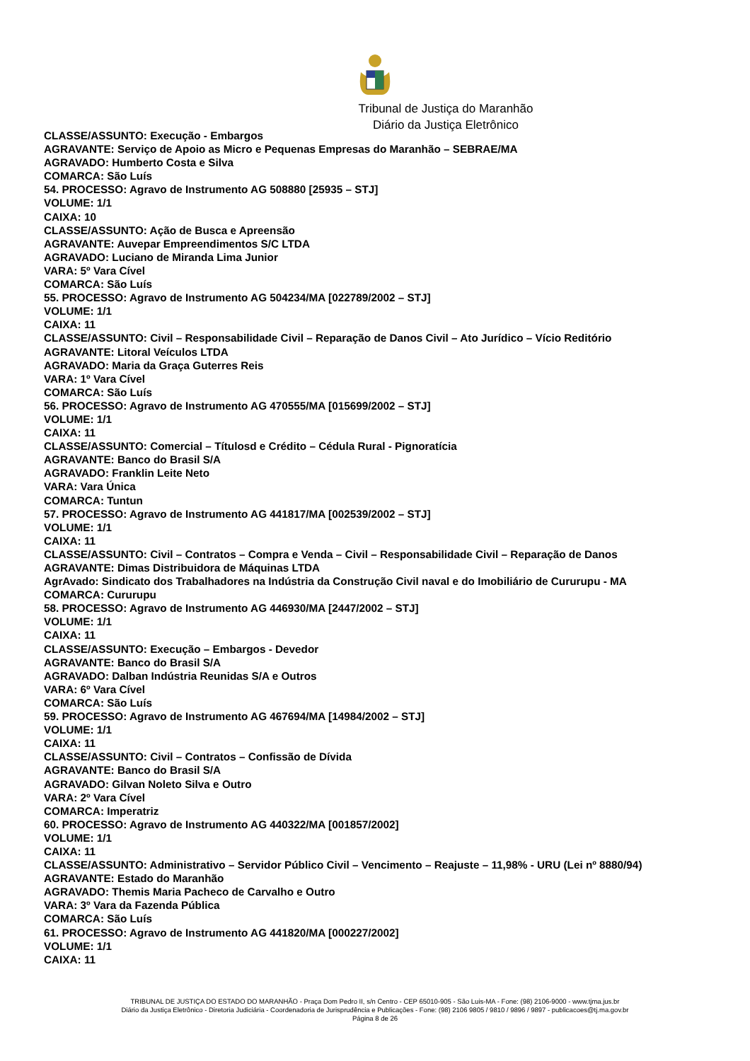Tribunal de Justiça do Maranhão
Diário da Justiça Eletrônico
CLASSE/ASSUNTO: Execução - Embargos
AGRAVANTE: Serviço de Apoio as Micro e Pequenas Empresas do Maranhão – SEBRAE/MA
AGRAVADO: Humberto Costa e Silva
COMARCA: São Luís
54. PROCESSO: Agravo de Instrumento AG 508880 [25935 – STJ]
VOLUME: 1/1
CAIXA: 10
CLASSE/ASSUNTO: Ação de Busca e Apreensão
AGRAVANTE: Auvepar Empreendimentos S/C LTDA
AGRAVADO: Luciano de Miranda Lima Junior
VARA: 5º Vara Cível
COMARCA: São Luís
55. PROCESSO: Agravo de Instrumento AG 504234/MA [022789/2002 – STJ]
VOLUME: 1/1
CAIXA: 11
CLASSE/ASSUNTO: Civil – Responsabilidade Civil – Reparação de Danos Civil – Ato Jurídico – Vício Reditório
AGRAVANTE: Litoral Veículos LTDA
AGRAVADO: Maria da Graça Guterres Reis
VARA: 1º Vara Cível
COMARCA: São Luís
56. PROCESSO: Agravo de Instrumento AG 470555/MA [015699/2002 – STJ]
VOLUME: 1/1
CAIXA: 11
CLASSE/ASSUNTO: Comercial – Títulosd e Crédito – Cédula Rural - Pignoratícia
AGRAVANTE: Banco do Brasil S/A
AGRAVADO: Franklin Leite Neto
VARA: Vara Única
COMARCA: Tuntun
57. PROCESSO: Agravo de Instrumento AG 441817/MA [002539/2002 – STJ]
VOLUME: 1/1
CAIXA: 11
CLASSE/ASSUNTO: Civil – Contratos – Compra e Venda – Civil – Responsabilidade Civil – Reparação de Danos
AGRAVANTE: Dimas Distribuidora de Máquinas LTDA
AgrAvado: Sindicato dos Trabalhadores na Indústria da Construção Civil naval e do Imobiliário de Cururupu - MA
COMARCA: Cururupu
58. PROCESSO: Agravo de Instrumento AG 446930/MA [2447/2002 – STJ]
VOLUME: 1/1
CAIXA: 11
CLASSE/ASSUNTO: Execução – Embargos - Devedor
AGRAVANTE: Banco do Brasil S/A
AGRAVADO: Dalban Indústria Reunidas S/A e Outros
VARA: 6º Vara Cível
COMARCA: São Luís
59. PROCESSO: Agravo de Instrumento AG 467694/MA [14984/2002 – STJ]
VOLUME: 1/1
CAIXA: 11
CLASSE/ASSUNTO: Civil – Contratos – Confissão de Dívida
AGRAVANTE: Banco do Brasil S/A
AGRAVADO: Gilvan Noleto Silva e Outro
VARA: 2º Vara Cível
COMARCA: Imperatriz
60. PROCESSO: Agravo de Instrumento AG 440322/MA [001857/2002]
VOLUME: 1/1
CAIXA: 11
CLASSE/ASSUNTO: Administrativo – Servidor Público Civil – Vencimento – Reajuste – 11,98% - URU (Lei nº 8880/94)
AGRAVANTE: Estado do Maranhão
AGRAVADO: Themis Maria Pacheco de Carvalho e Outro
VARA: 3º Vara da Fazenda Pública
COMARCA: São Luís
61. PROCESSO: Agravo de Instrumento AG 441820/MA [000227/2002]
VOLUME: 1/1
CAIXA: 11
TRIBUNAL DE JUSTIÇA DO ESTADO DO MARANHÃO - Praça Dom Pedro II, s/n Centro - CEP 65010-905 - São Luis-MA - Fone: (98) 2106-9000 - www.tjma.jus.br
Diário da Justiça Eletrônico - Diretoria Judiciária - Coordenadoria de Jurisprudência e Publicações - Fone: (98) 2106 9805 / 9810 / 9896 / 9897 - publicacoes@tj.ma.gov.br
Página 8 de 26